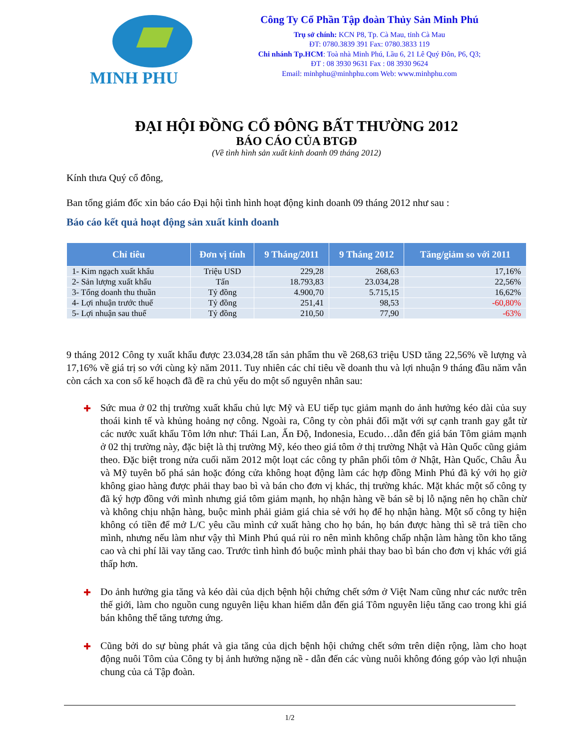MINH PHU
Công Ty Cổ Phần Tập đoàn Thủy Sản Minh Phú
Trụ sở chính: KCN P8, Tp. Cà Mau, tỉnh Cà Mau
ĐT: 0780.3839 391 Fax: 0780.3833 119
Chi nhánh Tp.HCM: Toà nhà Minh Phú, Lầu 6, 21 Lê Quý Đôn, P6, Q3;
ĐT : 08 3930 9631 Fax : 08 3930 9624
Email: minhphu@minhphu.com Web: www.minhphu.com
ĐẠI HỘI ĐỒNG CỔ ĐÔNG BẤT THƯỜNG 2012
BÁO CÁO CỦA BTGĐ
(Về tình hình sản xuất kinh doanh 09 tháng 2012)
Kính thưa Quý cổ đông,
Ban tổng giám đốc xin báo cáo Đại hội tình hình hoạt động kinh doanh 09 tháng 2012 như sau :
Báo cáo kết quả hoạt động sản xuất kinh doanh
| Chỉ tiêu | Đơn vị tính | 9 Tháng/2011 | 9 Tháng 2012 | Tăng/giảm so với 2011 |
| --- | --- | --- | --- | --- |
| 1- Kim ngạch xuất khẩu | Triệu USD | 229,28 | 268,63 | 17,16% |
| 2- Sản lượng xuất khẩu | Tấn | 18.793,83 | 23.034,28 | 22,56% |
| 3- Tổng doanh thu thuần | Tỷ đồng | 4.900,70 | 5.715,15 | 16,62% |
| 4- Lợi nhuận trước thuế | Tỷ đồng | 251,41 | 98,53 | -60,80% |
| 5- Lợi nhuận sau thuế | Tỷ đồng | 210,50 | 77,90 | -63% |
9 tháng 2012 Công ty xuất khẩu được 23.034,28 tấn sản phẩm thu về 268,63 triệu USD tăng 22,56% về lượng và 17,16% về giá trị so với cùng kỳ năm 2011. Tuy nhiên các chỉ tiêu về doanh thu và lợi nhuận 9 tháng đầu năm vẫn còn cách xa con số kế hoạch đã đề ra chủ yếu do một số nguyên nhân sau:
✚
Sức mua ở 02 thị trường xuất khẩu chủ lực Mỹ và EU tiếp tục giảm mạnh do ảnh hưởng kéo dài của suy thoái kinh tế và khủng hoảng nợ công. Ngoài ra, Công ty còn phải đối mặt với sự cạnh tranh gay gắt từ các nước xuất khẩu Tôm lớn như: Thái Lan, Ấn Độ, Indonesia, Ecudo…dẫn đến giá bán Tôm giảm mạnh ở 02 thị trường này, đặc biệt là thị trường Mỹ, kéo theo giá tôm ở thị trường Nhật và Hàn Quốc cũng giảm theo. Đặc biệt trong nửa cuối năm 2012 một loạt các công ty phân phối tôm ở Nhật, Hàn Quốc, Châu Âu và Mỹ tuyên bố phá sản hoặc đóng cửa không hoạt động làm các hợp đồng Minh Phú đã ký với họ giờ không giao hàng được phải thay bao bì và bán cho đơn vị khác, thị trường khác. Mặt khác một số công ty đã ký hợp đồng với mình nhưng giá tôm giảm mạnh, họ nhận hàng về bán sẽ bị lỗ nặng nên họ chần chừ và không chịu nhận hàng, buộc mình phải giảm giá chia sẻ với họ để họ nhận hàng. Một số công ty hiện không có tiền để mở L/C yêu cầu mình cứ xuất hàng cho họ bán, họ bán được hàng thì sẽ trả tiền cho mình, nhưng nếu làm như vậy thì Minh Phú quá rủi ro nên mình không chấp nhận làm hàng tồn kho tăng cao và chi phí lãi vay tăng cao. Trước tình hình đó buộc mình phải thay bao bì bán cho đơn vị khác với giá thấp hơn.
✚
Do ảnh hưởng gia tăng và kéo dài của dịch bệnh hội chứng chết sớm ở Việt Nam cũng như các nước trên thế giới, làm cho nguồn cung nguyên liệu khan hiếm dẫn đến giá Tôm nguyên liệu tăng cao trong khi giá bán không thể tăng tương ứng.
✚
Cũng bởi do sự bùng phát và gia tăng của dịch bệnh hội chứng chết sớm trên diện rộng, làm cho hoạt động nuôi Tôm của Công ty bị ảnh hưởng nặng nề - dẫn đến các vùng nuôi không đóng góp vào lợi nhuận chung của cả Tập đoàn.
1/2